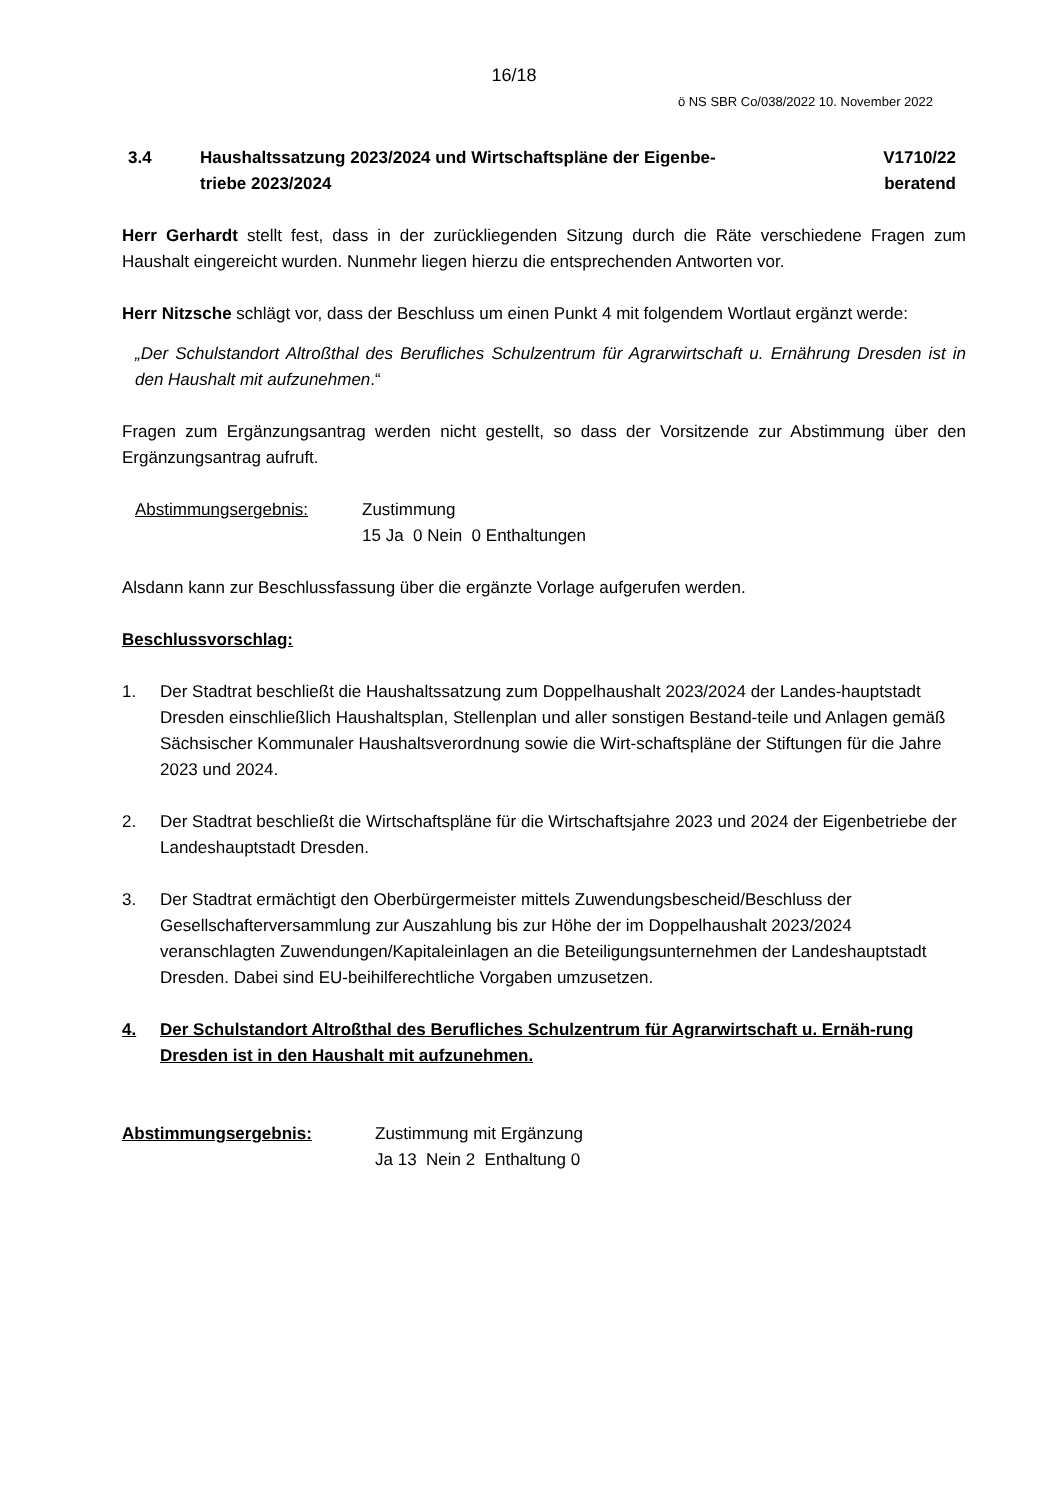16/18
ö NS SBR Co/038/2022 10. November 2022
3.4 Haushaltssatzung 2023/2024 und Wirtschaftspläne der Eigenbe-
triebe 2023/2024
V1710/22
beratend
Herr Gerhardt stellt fest, dass in der zurückliegenden Sitzung durch die Räte verschiedene Fragen zum Haushalt eingereicht wurden. Nunmehr liegen hierzu die entsprechenden Antworten vor.
Herr Nitzsche schlägt vor, dass der Beschluss um einen Punkt 4 mit folgendem Wortlaut ergänzt werde:
„Der Schulstandort Altroßthal des Berufliches Schulzentrum für Agrarwirtschaft u. Ernährung Dresden ist in den Haushalt mit aufzunehmen.“
Fragen zum Ergänzungsantrag werden nicht gestellt, so dass der Vorsitzende zur Abstimmung über den Ergänzungsantrag aufruft.
Abstimmungsergebnis: Zustimmung
15 Ja 0 Nein 0 Enthaltungen
Alsdann kann zur Beschlussfassung über die ergänzte Vorlage aufgerufen werden.
Beschlussvorschlag:
1. Der Stadtrat beschließt die Haushaltssatzung zum Doppelhaushalt 2023/2024 der Landes-hauptstadt Dresden einschließlich Haushaltsplan, Stellenplan und aller sonstigen Bestand-teile und Anlagen gemäß Sächsischer Kommunaler Haushaltsverordnung sowie die Wirt-schaftspläne der Stiftungen für die Jahre 2023 und 2024.
2. Der Stadtrat beschließt die Wirtschaftspläne für die Wirtschaftsjahre 2023 und 2024 der Eigenbetriebe der Landeshauptstadt Dresden.
3. Der Stadtrat ermächtigt den Oberbürgermeister mittels Zuwendungsbescheid/Beschluss der Gesellschafterversammlung zur Auszahlung bis zur Höhe der im Doppelhaushalt 2023/2024 veranschlagten Zuwendungen/Kapitaleinlagen an die Beteiligungsunternehmen der Landeshauptstadt Dresden. Dabei sind EU-beihilferechtliche Vorgaben umzusetzen.
4. Der Schulstandort Altroßthal des Berufliches Schulzentrum für Agrarwirtschaft u. Ernäh-rung Dresden ist in den Haushalt mit aufzunehmen.
Abstimmungsergebnis: Zustimmung mit Ergänzung
Ja 13 Nein 2 Enthaltung 0